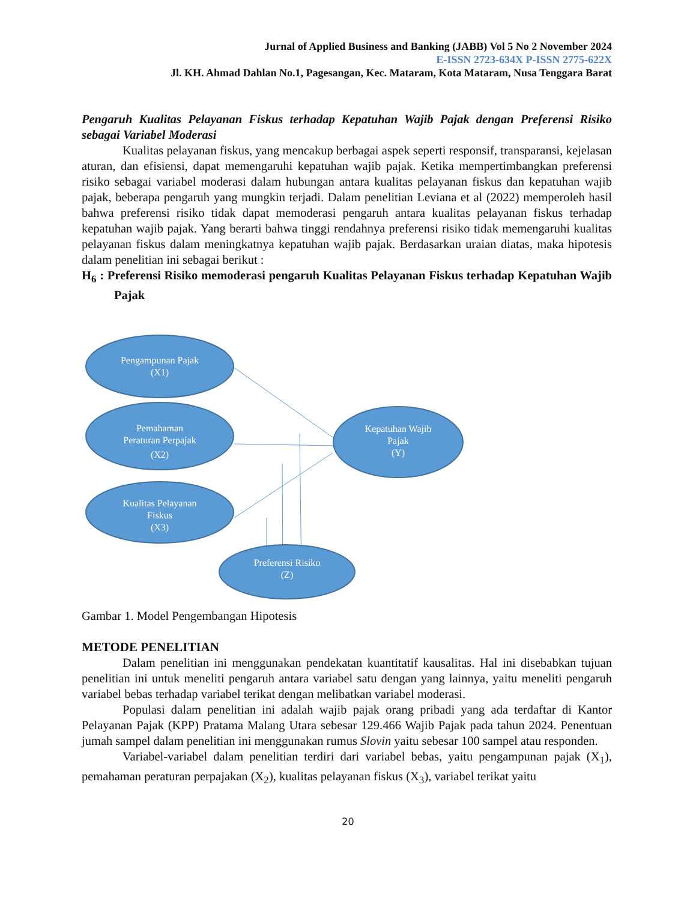Jurnal of Applied Business and Banking (JABB) Vol 5 No 2 November 2024
E-ISSN 2723-634X P-ISSN 2775-622X
Jl. KH. Ahmad Dahlan No.1, Pagesangan, Kec. Mataram, Kota Mataram, Nusa Tenggara Barat
Pengaruh Kualitas Pelayanan Fiskus terhadap Kepatuhan Wajib Pajak dengan Preferensi Risiko sebagai Variabel Moderasi
Kualitas pelayanan fiskus, yang mencakup berbagai aspek seperti responsif, transparansi, kejelasan aturan, dan efisiensi, dapat memengaruhi kepatuhan wajib pajak. Ketika mempertimbangkan preferensi risiko sebagai variabel moderasi dalam hubungan antara kualitas pelayanan fiskus dan kepatuhan wajib pajak, beberapa pengaruh yang mungkin terjadi. Dalam penelitian Leviana et al (2022) memperoleh hasil bahwa preferensi risiko tidak dapat memoderasi pengaruh antara kualitas pelayanan fiskus terhadap kepatuhan wajib pajak. Yang berarti bahwa tinggi rendahnya preferensi risiko tidak memengaruhi kualitas pelayanan fiskus dalam meningkatnya kepatuhan wajib pajak. Berdasarkan uraian diatas, maka hipotesis dalam penelitian ini sebagai berikut :
H<sub>6</sub> : Preferensi Risiko memoderasi pengaruh Kualitas Pelayanan Fiskus terhadap Kepatuhan Wajib Pajak
Pengampunan Pajak
(X1)
Pemahaman
Peraturan Perpajak
(X2)
Kualitas Pelayanan
Fiskus
(X3)
Kepatuhan Wajib
Pajak
(Y)
Preferensi Risiko
(Z)
Gambar 1. Model Pengembangan Hipotesis
METODE PENELITIAN
Dalam penelitian ini menggunakan pendekatan kuantitatif kausalitas. Hal ini disebabkan tujuan penelitian ini untuk meneliti pengaruh antara variabel satu dengan yang lainnya, yaitu meneliti pengaruh variabel bebas terhadap variabel terikat dengan melibatkan variabel moderasi.
Populasi dalam penelitian ini adalah wajib pajak orang pribadi yang ada terdaftar di Kantor Pelayanan Pajak (KPP) Pratama Malang Utara sebesar 129.466 Wajib Pajak pada tahun 2024. Penentuan jumah sampel dalam penelitian ini menggunakan rumus Slovin yaitu sebesar 100 sampel atau responden.
Variabel-variabel dalam penelitian terdiri dari variabel bebas, yaitu pengampunan pajak (X<sub>1</sub>), pemahaman peraturan perpajakan (X<sub>2</sub>), kualitas pelayanan fiskus (X<sub>3</sub>), variabel terikat yaitu
20